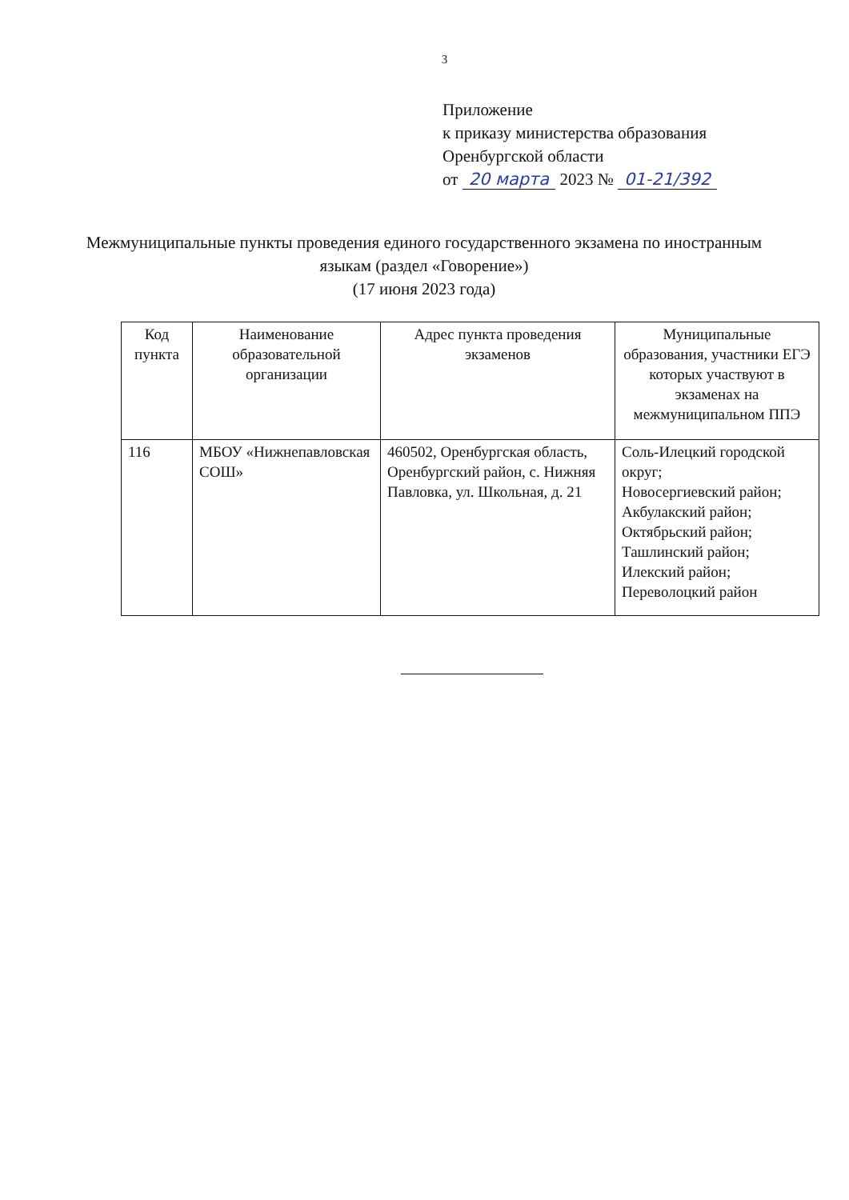3
Приложение
к приказу министерства образования
Оренбургской области
от 20 марта 2023 № 01-21/392
Межмуниципальные пункты проведения единого государственного экзамена по иностранным языкам (раздел «Говорение»)
(17 июня 2023 года)
| Код пункта | Наименование образовательной организации | Адрес пункта проведения экзаменов | Муниципальные образования, участники ЕГЭ которых участвуют в экзаменах на межмуниципальном ППЭ |
| --- | --- | --- | --- |
| 116 | МБОУ «Нижнепавловская СОШ» | 460502, Оренбургская область, Оренбургский район, с. Нижняя Павловка, ул. Школьная, д. 21 | Соль-Илецкий городской округ; Новосергиевский район; Акбулакский район; Октябрьский район; Ташлинский район; Илекский район; Переволоцкий район |